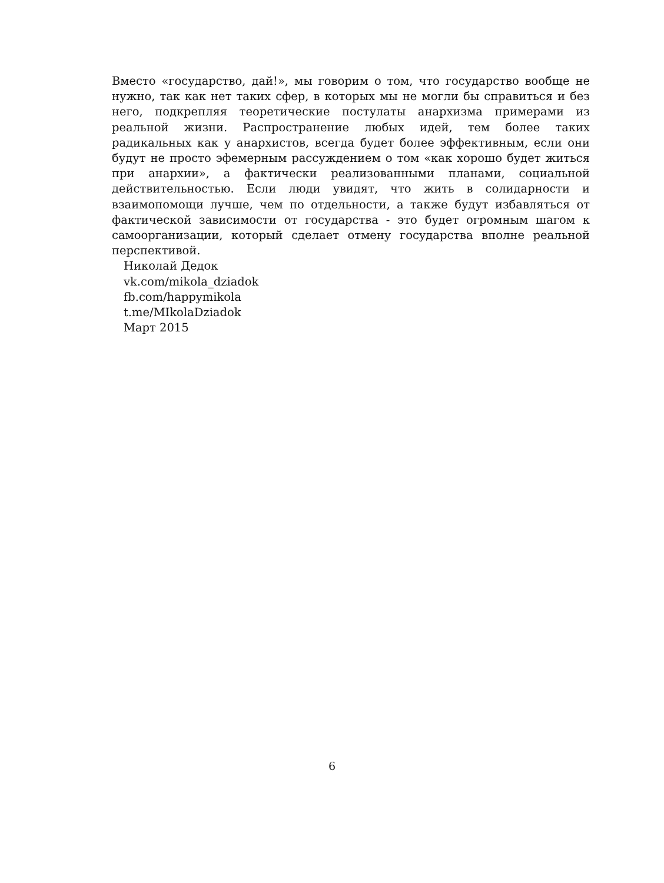Вместо «государство, дай!», мы говорим о том, что государство вообще не нужно, так как нет таких сфер, в которых мы не могли бы справиться и без него, подкрепляя теоретические постулаты анархизма примерами из реальной жизни. Распростране­ние любых идей, тем более таких радикальных как у анархистов, всегда будет более эффективным, если они будут не просто эфемерным рассуждением о том «как хоро­шо будет житься при анархии», а фактически реализованными планами, социальной действительностью. Если люди увидят, что жить в солидарности и взаимопомощи лучше, чем по отдельности, а также будут избавляться от фактической зависимости от государства - это будет огромным шагом к самоорганизации, который сделает отмену государства вполне реальной перспективой.
Николай Дедок
vk.com/mikola_dziadok
fb.com/happymikola
t.me/MIkolaDziadok
Март 2015
6